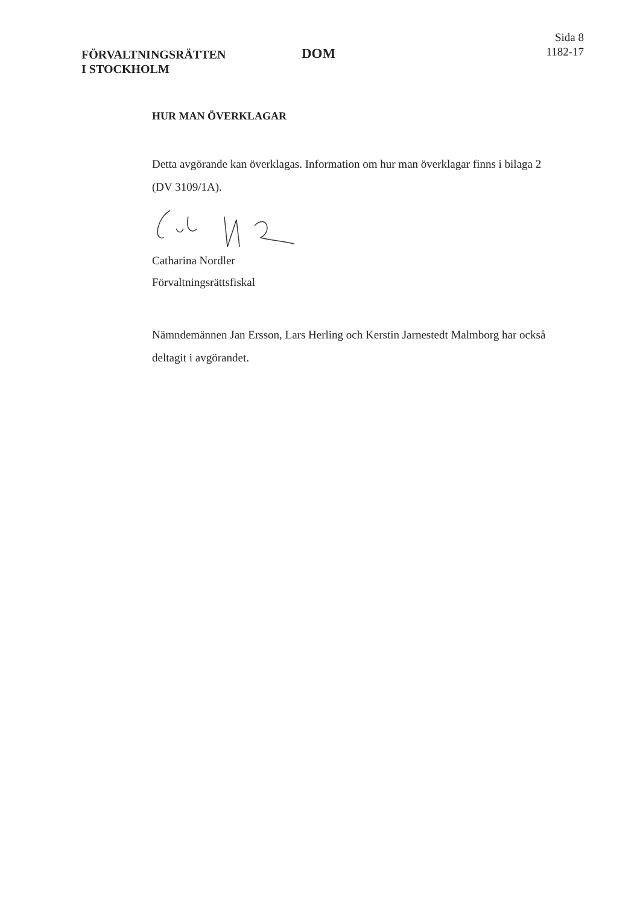FÖRVALTNINGSRÄTTEN
I STOCKHOLM
DOM
Sida 8
1182-17
HUR MAN ÖVERKLAGAR
Detta avgörande kan överklagas. Information om hur man överklagar finns i bilaga 2 (DV 3109/1A).
Catharina Nordler
Förvaltningsrättsfiskal
Nämndemännen Jan Ersson, Lars Herling och Kerstin Jarnestedt Malmborg har också deltagit i avgörandet.